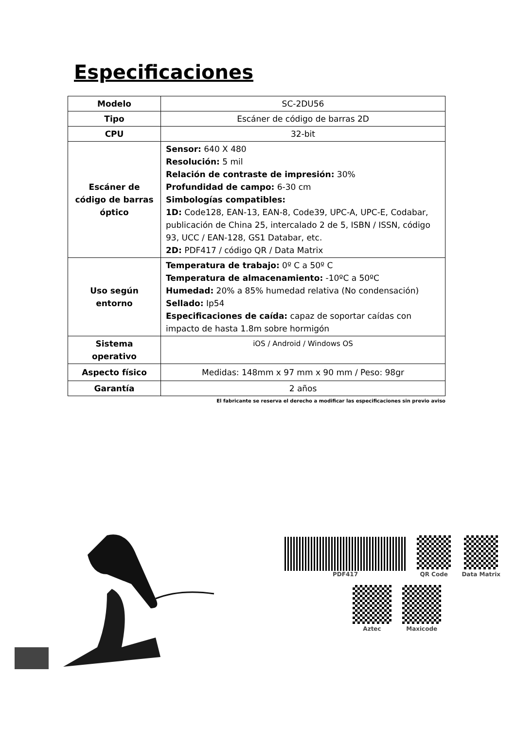Especificaciones
| Modelo | SC-2DU56 |
| Tipo | Escáner de código de barras 2D |
| CPU | 32-bit |
| Escáner de código de barras óptico | Sensor: 640 X 480 Resolución: 5 mil Relación de contraste de impresión: 30% Profundidad de campo: 6-30 cm Simbologías compatibles: 1D: Code128, EAN-13, EAN-8, Code39, UPC-A, UPC-E, Codabar, publicación de China 25, intercalado 2 de 5, ISBN / ISSN, código 93, UCC / EAN-128, GS1 Databar, etc. 2D: PDF417 / código QR / Data Matrix |
| Uso según entorno | Temperatura de trabajo: 0º C a 50º C Temperatura de almacenamiento: -10ºC a 50ºC Humedad: 20% a 85% humedad relativa (No condensación) Sellado: Ip54 Especificaciones de caída: capaz de soportar caídas con impacto de hasta 1.8m sobre hormigón |
| Sistema operativo | iOS / Android / Windows OS |
| Aspecto físico | Medidas: 148mm x 97 mm x 90 mm / Peso: 98gr |
| Garantía | 2 años |
El fabricante se reserva el derecho a modificar las especificaciones sin previo aviso
PDF417 QR Code Data Matrix
Aztec Maxicode